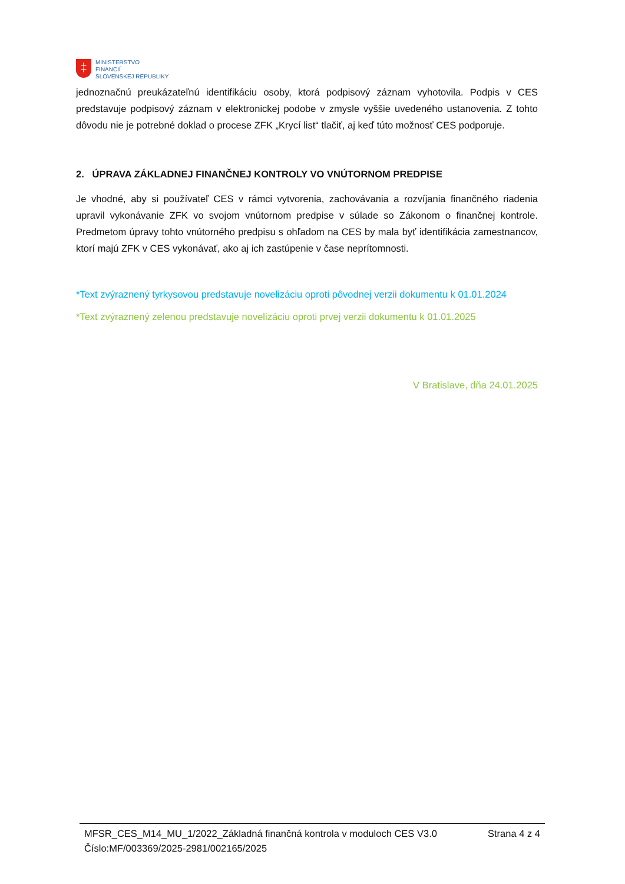‡
MINISTERSTVO
FINANCIÍ
SLOVENSKEJ REPUBLIKY
jednoznačnú preukázateľnú identifikáciu osoby, ktorá podpisový záznam vyhotovila. Podpis v CES predstavuje podpisový záznam v elektronickej podobe v zmysle vyššie uvedeného ustanovenia. Z tohto dôvodu nie je potrebné doklad o procese ZFK „Krycí list“ tlačiť, aj keď túto možnosť CES podporuje.
2. ÚPRAVA ZÁKLADNEJ FINANČNEJ KONTROLY VO VNÚTORNOM PREDPISE
Je vhodné, aby si používateľ CES v rámci vytvorenia, zachovávania a rozvíjania finančného riadenia upravil vykonávanie ZFK vo svojom vnútornom predpise v súlade so Zákonom o finančnej kontrole. Predmetom úpravy tohto vnútorného predpisu s ohľadom na CES by mala byť identifikácia zamestnancov, ktorí majú ZFK v CES vykonávať, ako aj ich zastúpenie v čase neprítomnosti.
*Text zvýraznený tyrkysovou predstavuje novelizáciu oproti pôvodnej verzii dokumentu k 01.01.2024
*Text zvýraznený zelenou predstavuje novelizáciu oproti prvej verzii dokumentu k 01.01.2025
V Bratislave, dňa 24.01.2025
MFSR_CES_M14_MU_1/2022_Základná finančná kontrola v moduloch CES V3.0 Strana 4 z 4
Číslo:MF/003369/2025-2981/002165/2025